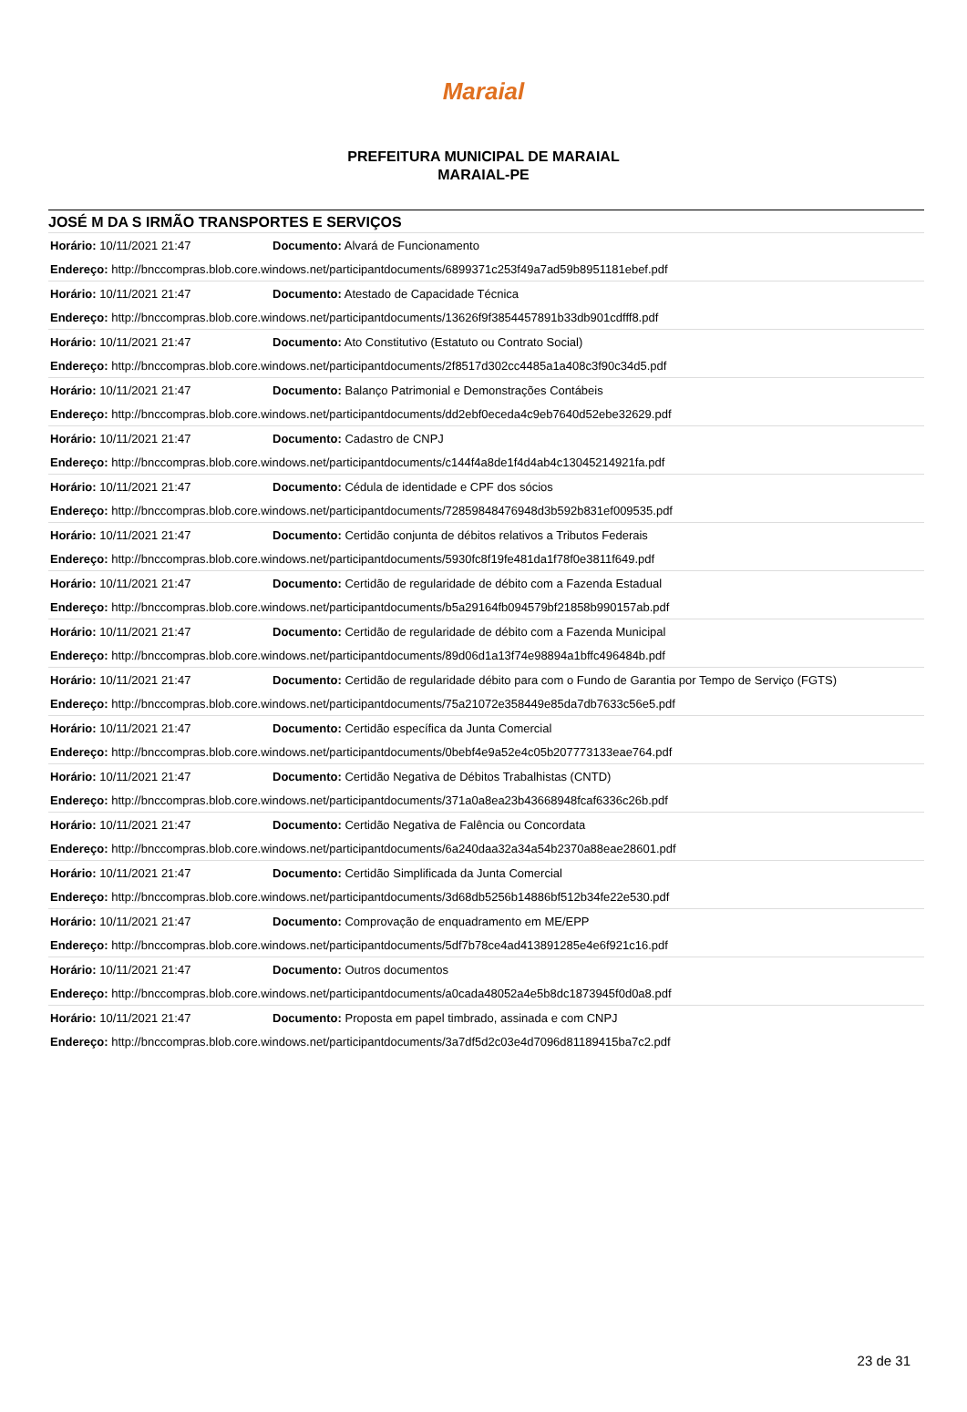Maraial
PREFEITURA MUNICIPAL DE MARAIAL
MARAIAL-PE
JOSÉ M DA S IRMÃO TRANSPORTES E SERVIÇOS
| Horário: 10/11/2021 21:47 | Documento: Alvará de Funcionamento |
| Endereço: http://bnccompras.blob.core.windows.net/participantdocuments/6899371c253f49a7ad59b8951181ebef.pdf | |
| Horário: 10/11/2021 21:47 | Documento: Atestado de Capacidade Técnica |
| Endereço: http://bnccompras.blob.core.windows.net/participantdocuments/13626f9f3854457891b33db901cdfff8.pdf | |
| Horário: 10/11/2021 21:47 | Documento: Ato Constitutivo (Estatuto ou Contrato Social) |
| Endereço: http://bnccompras.blob.core.windows.net/participantdocuments/2f8517d302cc4485a1a408c3f90c34d5.pdf | |
| Horário: 10/11/2021 21:47 | Documento: Balanço Patrimonial e Demonstrações Contábeis |
| Endereço: http://bnccompras.blob.core.windows.net/participantdocuments/dd2ebf0eceda4c9eb7640d52ebe32629.pdf | |
| Horário: 10/11/2021 21:47 | Documento: Cadastro de CNPJ |
| Endereço: http://bnccompras.blob.core.windows.net/participantdocuments/c144f4a8de1f4d4ab4c13045214921fa.pdf | |
| Horário: 10/11/2021 21:47 | Documento: Cédula de identidade e CPF dos sócios |
| Endereço: http://bnccompras.blob.core.windows.net/participantdocuments/72859848476948d3b592b831ef009535.pdf | |
| Horário: 10/11/2021 21:47 | Documento: Certidão conjunta de débitos relativos a Tributos Federais |
| Endereço: http://bnccompras.blob.core.windows.net/participantdocuments/5930fc8f19fe481da1f78f0e3811f649.pdf | |
| Horário: 10/11/2021 21:47 | Documento: Certidão de regularidade de débito com a Fazenda Estadual |
| Endereço: http://bnccompras.blob.core.windows.net/participantdocuments/b5a29164fb094579bf21858b990157ab.pdf | |
| Horário: 10/11/2021 21:47 | Documento: Certidão de regularidade de débito com a Fazenda Municipal |
| Endereço: http://bnccompras.blob.core.windows.net/participantdocuments/89d06d1a13f74e98894a1bffc496484b.pdf | |
| Horário: 10/11/2021 21:47 | Documento: Certidão de regularidade débito para com o Fundo de Garantia por Tempo de Serviço (FGTS) |
| Endereço: http://bnccompras.blob.core.windows.net/participantdocuments/75a21072e358449e85da7db7633c56e5.pdf | |
| Horário: 10/11/2021 21:47 | Documento: Certidão específica da Junta Comercial |
| Endereço: http://bnccompras.blob.core.windows.net/participantdocuments/0bebf4e9a52e4c05b207773133eae764.pdf | |
| Horário: 10/11/2021 21:47 | Documento: Certidão Negativa de Débitos Trabalhistas (CNTD) |
| Endereço: http://bnccompras.blob.core.windows.net/participantdocuments/371a0a8ea23b43668948fcaf6336c26b.pdf | |
| Horário: 10/11/2021 21:47 | Documento: Certidão Negativa de Falência ou Concordata |
| Endereço: http://bnccompras.blob.core.windows.net/participantdocuments/6a240daa32a34a54b2370a88eae28601.pdf | |
| Horário: 10/11/2021 21:47 | Documento: Certidão Simplificada da Junta Comercial |
| Endereço: http://bnccompras.blob.core.windows.net/participantdocuments/3d68db5256b14886bf512b34fe22e530.pdf | |
| Horário: 10/11/2021 21:47 | Documento: Comprovação de enquadramento em ME/EPP |
| Endereço: http://bnccompras.blob.core.windows.net/participantdocuments/5df7b78ce4ad413891285e4e6f921c16.pdf | |
| Horário: 10/11/2021 21:47 | Documento: Outros documentos |
| Endereço: http://bnccompras.blob.core.windows.net/participantdocuments/a0cada48052a4e5b8dc1873945f0d0a8.pdf | |
| Horário: 10/11/2021 21:47 | Documento: Proposta em papel timbrado, assinada e com CNPJ |
| Endereço: http://bnccompras.blob.core.windows.net/participantdocuments/3a7df5d2c03e4d7096d81189415ba7c2.pdf | |
23 de 31